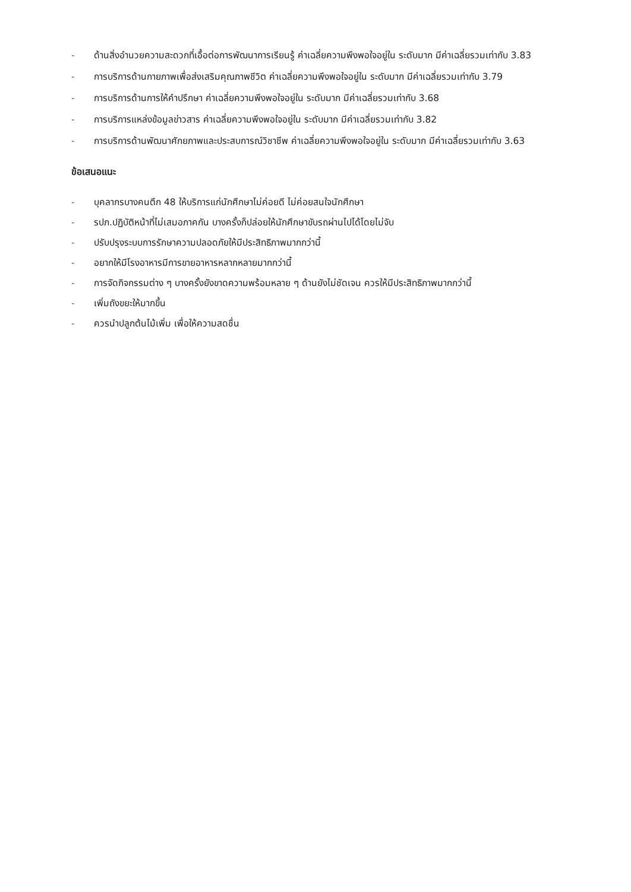- ด้านสิ่งอำนวยความสะดวกที่เอื้อต่อการพัฒนาการเรียนรู้ ค่าเฉลี่ยความพึงพอใจอยู่ใน ระดับมาก มีค่าเฉลี่ยรวมเท่ากับ 3.83
- การบริการด้านกายภาพเพื่อส่งเสริมคุณภาพชีวิต ค่าเฉลี่ยความพึงพอใจอยู่ใน ระดับมาก มีค่าเฉลี่ยรวมเท่ากับ 3.79
- การบริการด้านการให้คำปรึกษา ค่าเฉลี่ยความพึงพอใจอยู่ใน ระดับมาก มีค่าเฉลี่ยรวมเท่ากับ 3.68
- การบริการแหล่งข้อมูลข่าวสาร ค่าเฉลี่ยความพึงพอใจอยู่ใน ระดับมาก มีค่าเฉลี่ยรวมเท่ากับ 3.82
- การบริการด้านพัฒนาศักยภาพและประสบการณ์วิชาชีพ ค่าเฉลี่ยความพึงพอใจอยู่ใน ระดับมาก มีค่าเฉลี่ยรวมเท่ากับ 3.63
ข้อเสนอแนะ
- บุคลากรบางคนตึก 48 ให้บริการแก่นักศึกษาไม่ค่อยดี ไม่ค่อยสนใจนักศึกษา
- รปภ.ปฏิบัติหน้าที่ไม่เสมอภาคกัน บางครั้งก็ปล่อยให้นักศึกษาขับรถผ่านไปได้โดยไม่จับ
- ปรับปรุงระบบการรักษาความปลอดภัยให้มีประสิทธิภาพมากกว่านี้
- อยากให้มีโรงอาหารมีการขายอาหารหลากหลายมากกว่านี้
- การจัดกิจกรรมต่าง ๆ บางครั้งยังขาดความพร้อมหลาย ๆ ด้านยังไม่ชัดเจน ควรให้มีประสิทธิภาพมากกว่านี้
- เพิ่มถังขยะให้มากขึ้น
- ควรนำปลูกต้นไม้เพิ่ม เพื่อให้ความสดชื่น